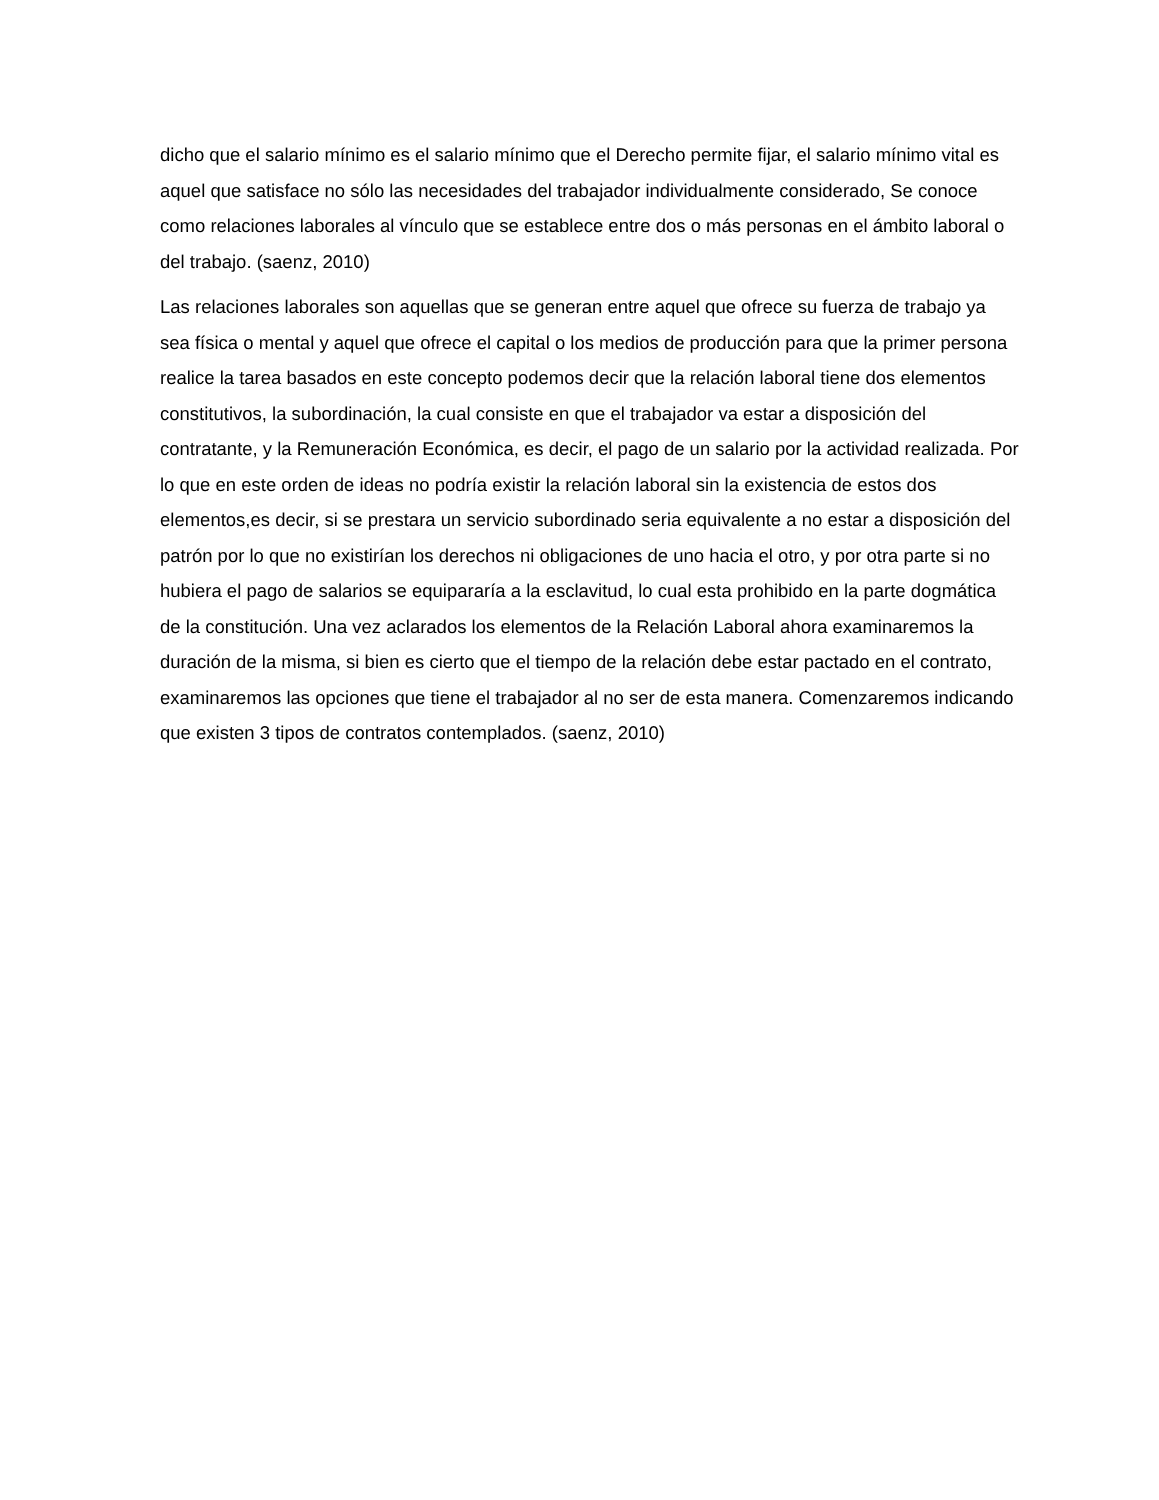dicho que el salario mínimo es el salario mínimo que el Derecho permite fijar, el salario mínimo vital es aquel que satisface no sólo las necesidades del trabajador individualmente considerado, Se conoce como relaciones laborales al vínculo que se establece entre dos o más personas en el ámbito laboral o del trabajo. (saenz, 2010)
Las relaciones laborales son aquellas que se generan entre aquel que ofrece su fuerza de trabajo ya sea física o mental y aquel que ofrece el capital o los medios de producción para que la primer persona realice la tarea basados en este concepto podemos decir que la relación laboral tiene dos elementos constitutivos, la subordinación, la cual consiste en que el trabajador va estar a disposición del contratante, y la Remuneración Económica, es decir, el pago de un salario por la actividad realizada. Por lo que en este orden de ideas no podría existir la relación laboral sin la existencia de estos dos elementos,es decir, si se prestara un servicio subordinado seria equivalente a no estar a disposición del patrón por lo que no existirían los derechos ni obligaciones de uno hacia el otro, y por otra parte si no hubiera el pago de salarios se equipararía a la esclavitud, lo cual esta prohibido en la parte dogmática de la constitución. Una vez aclarados los elementos de la Relación Laboral ahora examinaremos la duración de la misma, si bien es cierto que el tiempo de la relación debe estar pactado en el contrato, examinaremos las opciones que tiene el trabajador al no ser de esta manera. Comenzaremos indicando que existen 3 tipos de contratos contemplados. (saenz, 2010)